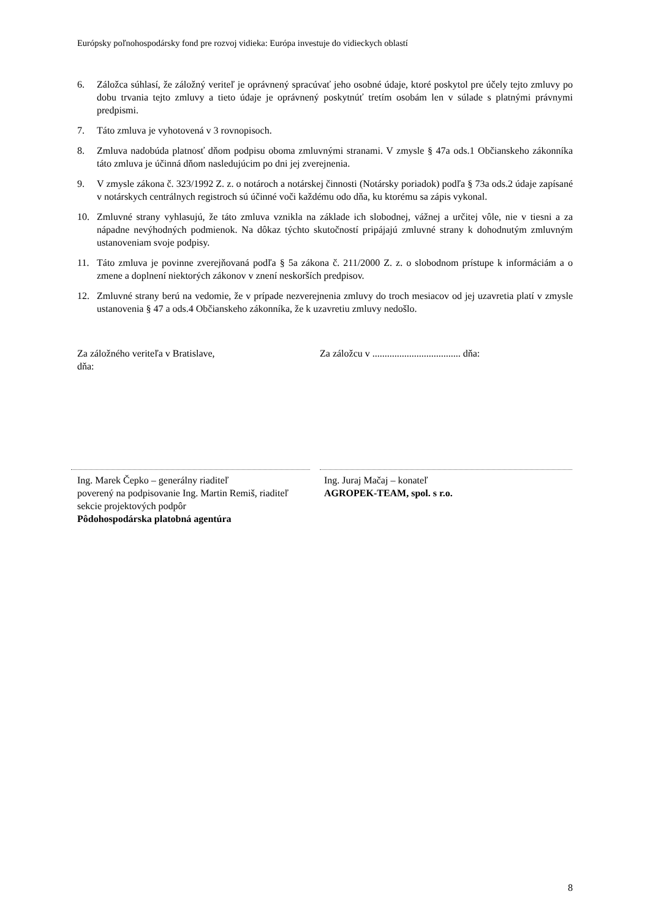Európsky poľnohospodársky fond pre rozvoj vidieka: Európa investuje do vidieckych oblastí
6. Záložca súhlasí, že záložný veriteľ je oprávnený spracúvať jeho osobné údaje, ktoré poskytol pre účely tejto zmluvy po dobu trvania tejto zmluvy a tieto údaje je oprávnený poskytnúť tretím osobám len v súlade s platnými právnymi predpismi.
7. Táto zmluva je vyhotovená v 3 rovnopisoch.
8. Zmluva nadobúda platnosť dňom podpisu oboma zmluvnými stranami. V zmysle § 47a ods.1 Občianskeho zákonníka táto zmluva je účinná dňom nasledujúcim po dni jej zverejnenia.
9. V zmysle zákona č. 323/1992 Z. z. o notároch a notárskej činnosti (Notársky poriadok) podľa § 73a ods.2 údaje zapísané v notárskych centrálnych registroch sú účinné voči každému odo dňa, ku ktorému sa zápis vykonal.
10. Zmluvné strany vyhlasujú, že táto zmluva vznikla na základe ich slobodnej, vážnej a určitej vôle, nie v tiesni a za nápadne nevýhodných podmienok. Na dôkaz týchto skutočností pripájajú zmluvné strany k dohodnutým zmluvným ustanoveniam svoje podpisy.
11. Táto zmluva je povinne zverejňovaná podľa § 5a zákona č. 211/2000 Z. z. o slobodnom prístupe k informáciám a o zmene a doplnení niektorých zákonov v znení neskorších predpisov.
12. Zmluvné strany berú na vedomie, že v prípade nezverejnenia zmluvy do troch mesiacov od jej uzavretia platí v zmysle ustanovenia § 47 a ods.4 Občianskeho zákonníka, že k uzavretiu zmluvy nedošlo.
Za záložného veriteľa v Bratislave,
dňa:
Za záložcu v .................................... dňa:
Ing. Marek Čepko – generálny riaditeľ
poverený na podpisovanie Ing. Martin Remiš, riaditeľ sekcie projektových podpôr
Pôdohospodárska platobná agentúra
Ing. Juraj Mačaj – konateľ
AGROPEK-TEAM, spol. s r.o.
8